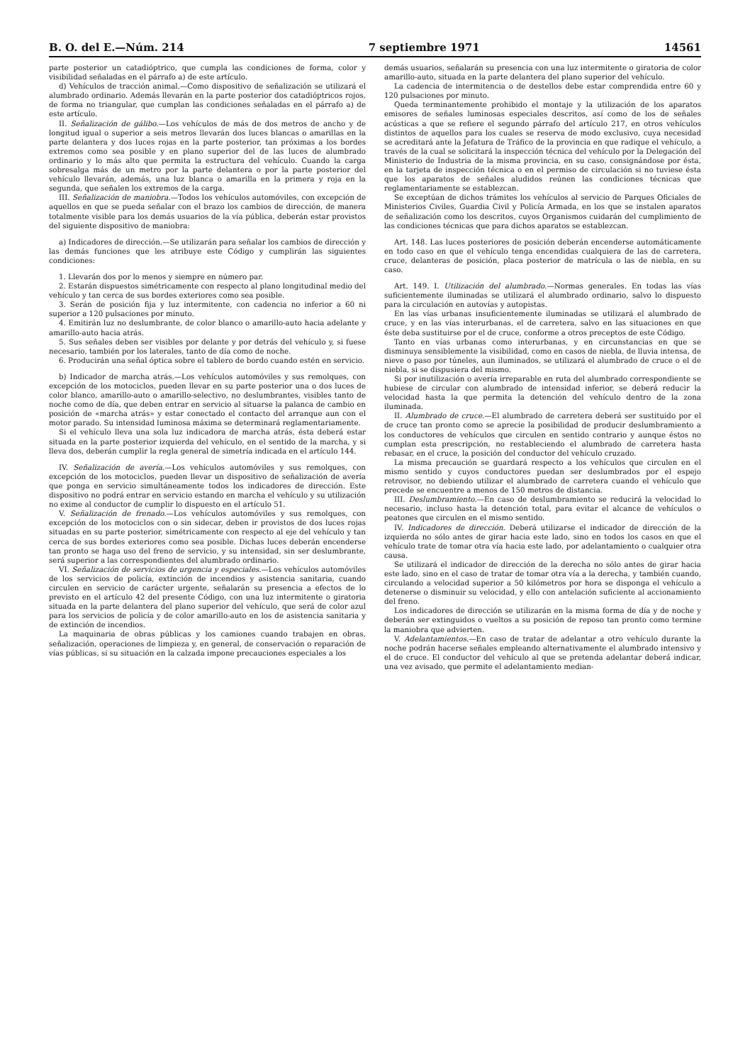B. O. del E.—Núm. 214 7 septiembre 1971 14561
parte posterior un catadióptrico, que cumpla las condiciones de forma, color y visibilidad señaladas en el párrafo a) de este artículo.
d) Vehículos de tracción animal.—Como dispositivo de señalización se utilizará el alumbrado ordinario. Además llevarán en la parte posterior dos catadióptricos rojos, de forma no triangular, que cumplan las condiciones señaladas en el párrafo a) de este artículo.
II. Señalización de gálibo.—Los vehículos de más de dos metros de ancho y de longitud igual o superior a seis metros llevarán dos luces blancas o amarillas en la parte delantera y dos luces rojas en la parte posterior, tan próximas a los bordes extremos como sea posible y en plano superior del de las luces de alumbrado ordinario y lo más alto que permita la estructura del vehículo. Cuando la carga sobresalga más de un metro por la parte delantera o por la parte posterior del vehículo llevarán, además, una luz blanca o amarilla en la primera y roja en la segunda, que señalen los extremos de la carga.
III. Señalización de maniobra.—Todos los vehículos automóviles, con excepción de aquellos en que se pueda señalar con el brazo los cambios de dirección, de manera totalmente visible para los demás usuarios de la vía pública, deberán estar provistos del siguiente dispositivo de maniobra:
a) Indicadores de dirección.—Se utilizarán para señalar los cambios de dirección y las demás funciones que les atribuye este Código y cumplirán las siguientes condiciones:
1. Llevarán dos por lo menos y siempre en número par.
2. Estarán dispuestos simétricamente con respecto al plano longitudinal medio del vehículo y tan cerca de sus bordes exteriores como sea posible.
3. Serán de posición fija y luz intermitente, con cadencia no inferior a 60 ni superior a 120 pulsaciones por minuto.
4. Emitirán luz no deslumbrante, de color blanco o amarillo-auto hacia adelante y amarillo-auto hacia atrás.
5. Sus señales deben ser visibles por delante y por detrás del vehículo y, si fuese necesario, también por los laterales, tanto de día como de noche.
6. Producirán una señal óptica sobre el tablero de bordo cuando estén en servicio.
b) Indicador de marcha atrás.—Los vehículos automóviles y sus remolques, con excepción de los motociclos, pueden llevar en su parte posterior una o dos luces de color blanco, amarillo-auto o amarillo-selectivo, no deslumbrantes, visibles tanto de noche como de día, que deben entrar en servicio al situarse la palanca de cambio en posición de «marcha atrás» y estar conectado el contacto del arranque aun con el motor parado. Su intensidad luminosa máxima se determinará reglamentariamente.
Si el vehículo lleva una sola luz indicadora de marcha atrás, ésta deberá estar situada en la parte posterior izquierda del vehículo, en el sentido de la marcha, y si lleva dos, deberán cumplir la regla general de simetría indicada en el artículo 144.
IV. Señalización de avería.—Los vehículos automóviles y sus remolques, con excepción de los motociclos, pueden llevar un dispositivo de señalización de avería que ponga en servicio simultáneamente todos los indicadores de dirección. Este dispositivo no podrá entrar en servicio estando en marcha el vehículo y su utilización no exime al conductor de cumplir lo dispuesto en el artículo 51.
V. Señalización de frenado.—Los vehículos automóviles y sus remolques, con excepción de los motociclos con o sin sidecar, deben ir provistos de dos luces rojas situadas en su parte posterior, simétricamente con respecto al eje del vehículo y tan cerca de sus bordes exteriores como sea posible. Dichas luces deberán encenderse tan pronto se haga uso del freno de servicio, y su intensidad, sin ser deslumbrante, será superior a las correspondientes del alumbrado ordinario.
VI. Señalización de servicios de urgencia y especiales.—Los vehículos automóviles de los servicios de policía, extinción de incendios y asistencia sanitaria, cuando circulen en servicio de carácter urgente, señalarán su presencia a efectos de lo previsto en el artículo 42 del presente Código, con una luz intermitente o giratoria situada en la parte delantera del plano superior del vehículo, que será de color azul para los servicios de policía y de color amarillo-auto en los de asistencia sanitaria y de extinción de incendios.
La maquinaria de obras públicas y los camiones cuando trabajen en obras, señalización, operaciones de limpieza y, en general, de conservación o reparación de vías públicas, si su situación en la calzada impone precauciones especiales a los
demás usuarios, señalarán su presencia con una luz intermitente o giratoria de color amarillo-auto, situada en la parte delantera del plano superior del vehículo.
La cadencia de intermitencia o de destellos debe estar comprendida entre 60 y 120 pulsaciones por minuto.
Queda terminantemente prohibido el montaje y la utilización de los aparatos emisores de señales luminosas especiales descritos, así como de los de señales acústicas a que se refiere el segundo párrafo del artículo 217, en otros vehículos distintos de aquellos para los cuales se reserva de modo exclusivo, cuya necesidad se acreditará ante la Jefatura de Tráfico de la provincia en que radique el vehículo, a través de la cual se solicitará la inspección técnica del vehículo por la Delegación del Ministerio de Industria de la misma provincia, en su caso, consignándose por ésta, en la tarjeta de inspección técnica o en el permiso de circulación si no tuviese ésta que los aparatos de señales aludidos reúnen las condiciones técnicas que reglamentariamente se establezcan.
Se exceptúan de dichos trámites los vehículos al servicio de Parques Oficiales de Ministerios Civiles, Guardia Civil y Policía Armada, en los que se instalen aparatos de señalización como los descritos, cuyos Organismos cuidarán del cumplimiento de las condiciones técnicas que para dichos aparatos se establezcan.
Art. 148. Las luces posteriores de posición deberán encenderse automáticamente en todo caso en que el vehículo tenga encendidas cualquiera de las de carretera, cruce, delanteras de posición, placa posterior de matrícula o las de niebla, en su caso.
Art. 149. I. Utilización del alumbrado.—Normas generales. En todas las vías suficientemente iluminadas se utilizará el alumbrado ordinario, salvo lo dispuesto para la circulación en autovías y autopistas.
En las vías urbanas insuficientemente iluminadas se utilizará el alumbrado de cruce, y en las vías interurbanas, el de carretera, salvo en las situaciones en que éste deba sustituirse por el de cruce, conforme a otros preceptos de este Código.
Tanto en vías urbanas como interurbanas, y en circunstancias en que se disminuya sensiblemente la visibilidad, como en casos de niebla, de lluvia intensa, de nieve o paso por túneles, aun iluminados, se utilizará el alumbrado de cruce o el de niebla, si se dispusiera del mismo.
Si por inutilización o avería irreparable en ruta del alumbrado correspondiente se hubiese de circular con alumbrado de intensidad inferior, se deberá reducir la velocidad hasta la que permita la detención del vehículo dentro de la zona iluminada.
II. Alumbrado de cruce.—El alumbrado de carretera deberá ser sustituido por el de cruce tan pronto como se aprecie la posibilidad de producir deslumbramiento a los conductores de vehículos que circulen en sentido contrario y aunque éstos no cumplan esta prescripción, no restableciendo el alumbrado de carretera hasta rebasar, en el cruce, la posición del conductor del vehículo cruzado.
La misma precaución se guardará respecto a los vehículos que circulen en el mismo sentido y cuyos conductores puedan ser deslumbrados por el espejo retrovisor, no debiendo utilizar el alumbrado de carretera cuando el vehículo que precede se encuentre a menos de 150 metros de distancia.
III. Deslumbramiento.—En caso de deslumbramiento se reducirá la velocidad lo necesario, incluso hasta la detención total, para evitar el alcance de vehículos o peatones que circulen en el mismo sentido.
IV. Indicadores de dirección. Deberá utilizarse el indicador de dirección de la izquierda no sólo antes de girar hacia este lado, sino en todos los casos en que el vehículo trate de tomar otra vía hacia este lado, por adelantamiento o cualquier otra causa.
Se utilizará el indicador de dirección de la derecha no sólo antes de girar hacia este lado, sino en el caso de tratar de tomar otra vía a la derecha, y también cuando, circulando a velocidad superior a 50 kilómetros por hora se disponga el vehículo a detenerse o disminuir su velocidad, y ello con antelación suficiente al accionamiento del freno.
Los indicadores de dirección se utilizarán en la misma forma de día y de noche y deberán ser extinguidos o vueltos a su posición de reposo tan pronto como termine la maniobra que advierten.
V. Adelantamientos.—En caso de tratar de adelantar a otro vehículo durante la noche podrán hacerse señales empleando alternativamente el alumbrado intensivo y el de cruce. El conductor del vehículo al que se pretenda adelantar deberá indicar, una vez avisado, que permite el adelantamiento median-